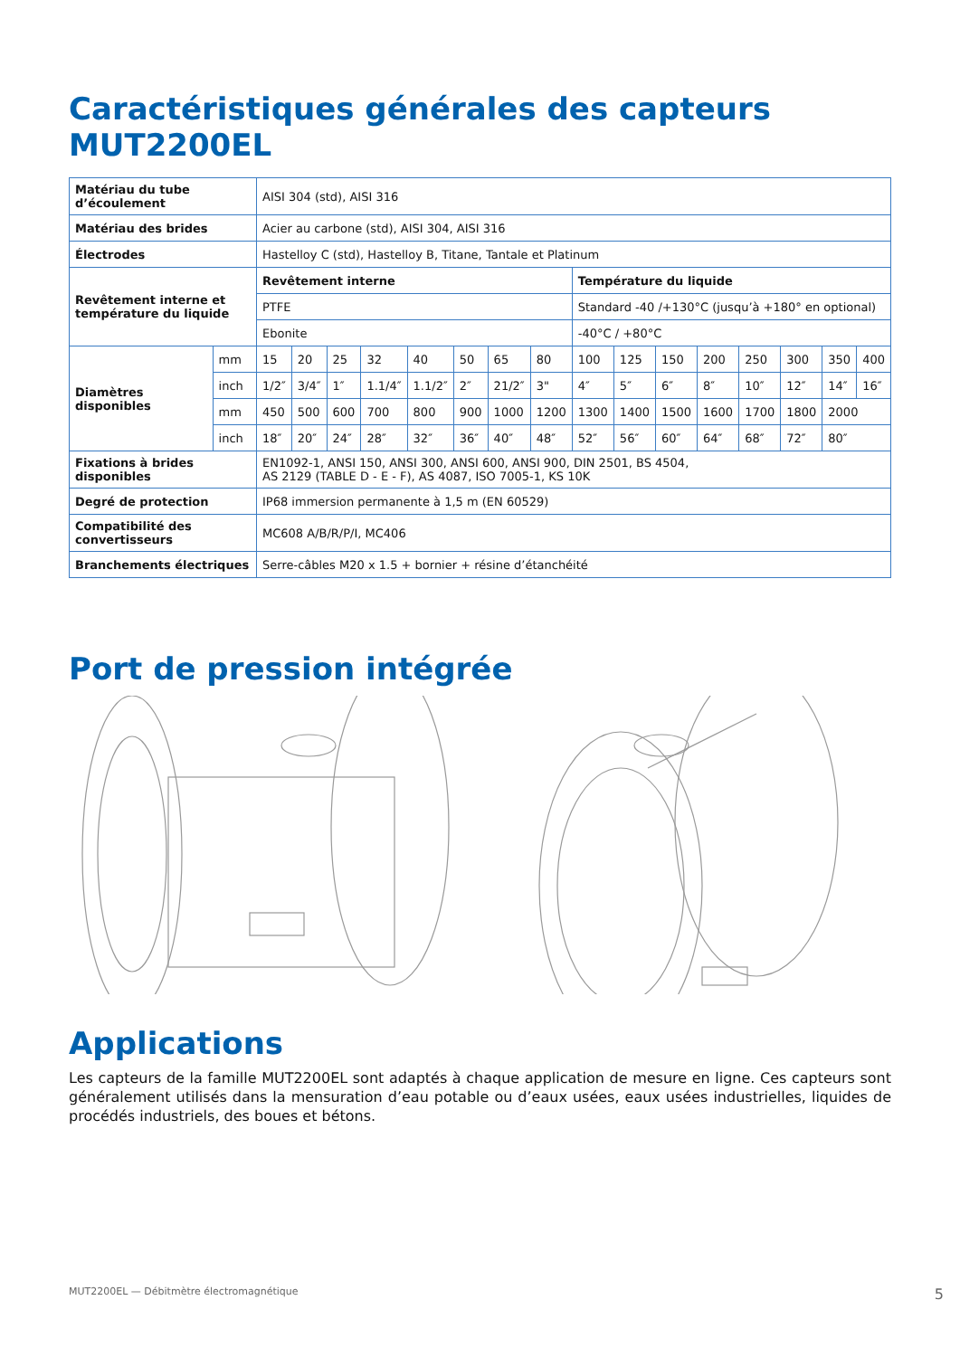Caractéristiques générales des capteurs MUT2200EL
| Matériau du tube d’écoulement | | AISI 304 (std), AISI 316 | | | | | | | | | | | | | | | |
| Matériau des brides | | Acier au carbone (std), AISI 304, AISI 316 | | | | | | | | | | | | | | | |
| Électrodes | | Hastelloy C (std), Hastelloy B, Titane, Tantale et Platinum | | | | | | | | | | | | | | | |
| Revêtement interne et température du liquide | | Revêtement interne | | | | | | | | Température du liquide | | | | | | | |
| | | PTFE | | | | | | | | Standard -40 /+130°C (jusqu’à +180° en optional) | | | | | | | |
| | | Ebonite | | | | | | | | -40°C / +80°C | | | | | | | |
| Diamètres disponibles | mm | 15 | 20 | 25 | 32 | 40 | 50 | 65 | 80 | 100 | 125 | 150 | 200 | 250 | 300 | 350 | 400 |
| | inch | 1/2″ | 3/4″ | 1″ | 1.1/4″ | 1.1/2″ | 2″ | 21/2″ | 3" | 4″ | 5″ | 6″ | 8″ | 10″ | 12″ | 14″ | 16″ |
| | mm | 450 | 500 | 600 | 700 | 800 | 900 | 1000 | 1200 | 1300 | 1400 | 1500 | 1600 | 1700 | 1800 | 2000 | |
| | inch | 18″ | 20″ | 24″ | 28″ | 32″ | 36″ | 40″ | 48″ | 52″ | 56″ | 60″ | 64″ | 68″ | 72″ | 80″ | |
| Fixations à brides disponibles | | EN1092-1, ANSI 150, ANSI 300, ANSI 600, ANSI 900, DIN 2501, BS 4504, AS 2129 (TABLE D - E - F), AS 4087, ISO 7005-1, KS 10K | | | | | | | | | | | | | | | |
| Degré de protection | | IP68 immersion permanente à 1,5 m (EN 60529) | | | | | | | | | | | | | | | |
| Compatibilité des convertisseurs | | MC608 A/B/R/P/I, MC406 | | | | | | | | | | | | | | | |
| Branchements électriques | | Serre-câbles M20 x 1.5 + bornier + résine d’étanchéité | | | | | | | | | | | | | | | |
Port de pression intégrée
Applications
Les capteurs de la famille MUT2200EL sont adaptés à chaque application de mesure en ligne. Ces capteurs sont généralement utilisés dans la mensuration d’eau potable ou d’eaux usées, eaux usées industrielles, liquides de procédés industriels, des boues et bétons.
MUT2200EL — Débitmètre électromagnétique 5